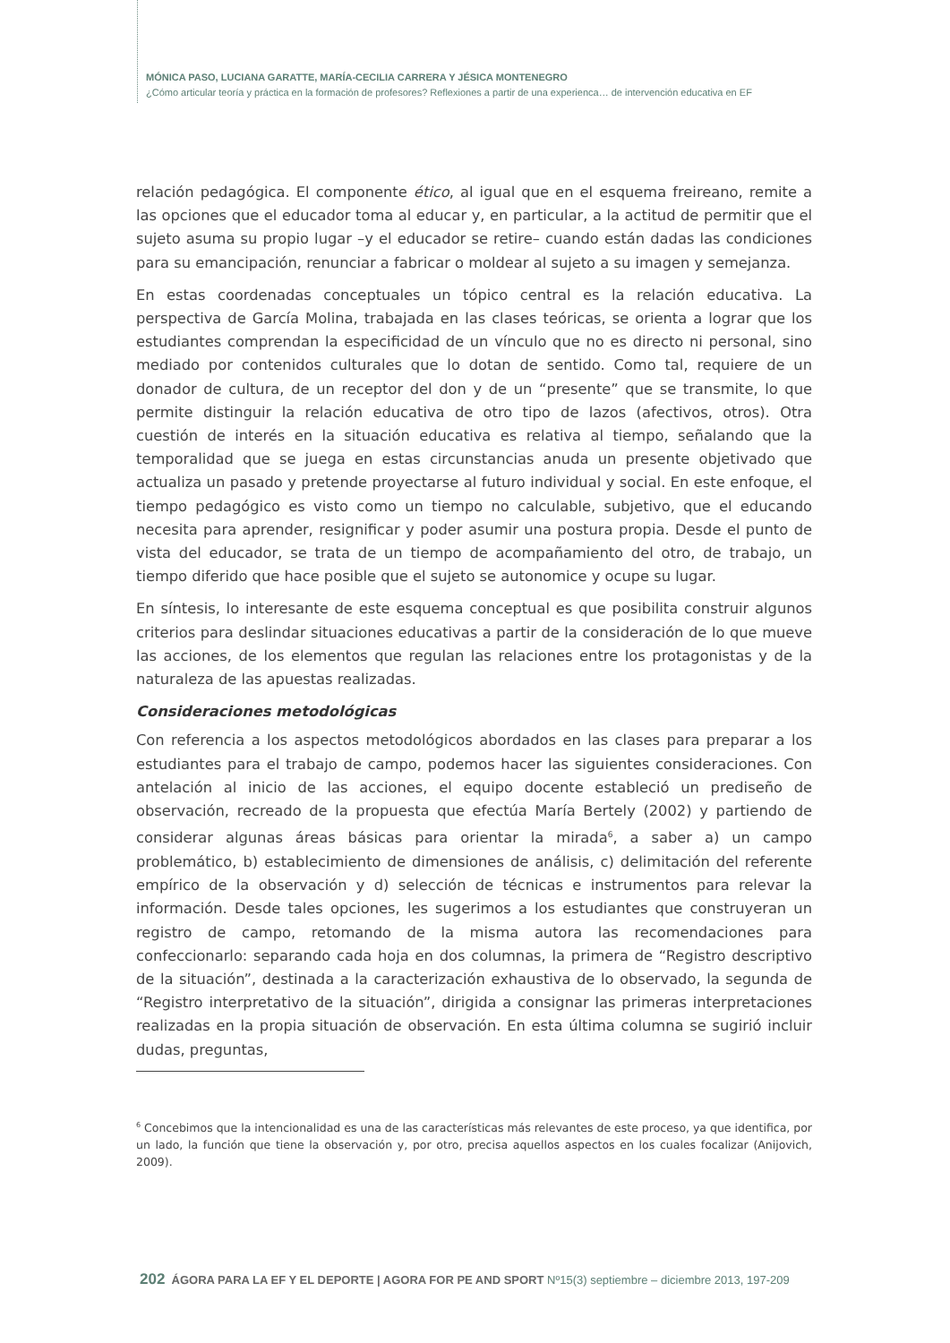MÓNICA PASO, LUCIANA GARATTE, MARÍA-CECILIA CARRERA Y JÉSICA MONTENEGRO
¿Cómo articular teoría y práctica en la formación de profesores? Reflexiones a partir de una experienca… de intervención educativa en EF
relación pedagógica. El componente ético, al igual que en el esquema freireano, remite a las opciones que el educador toma al educar y, en particular, a la actitud de permitir que el sujeto asuma su propio lugar –y el educador se retire– cuando están dadas las condiciones para su emancipación, renunciar a fabricar o moldear al sujeto a su imagen y semejanza.
En estas coordenadas conceptuales un tópico central es la relación educativa. La perspectiva de García Molina, trabajada en las clases teóricas, se orienta a lograr que los estudiantes comprendan la especificidad de un vínculo que no es directo ni personal, sino mediado por contenidos culturales que lo dotan de sentido. Como tal, requiere de un donador de cultura, de un receptor del don y de un “presente” que se transmite, lo que permite distinguir la relación educativa de otro tipo de lazos (afectivos, otros). Otra cuestión de interés en la situación educativa es relativa al tiempo, señalando que la temporalidad que se juega en estas circunstancias anuda un presente objetivado que actualiza un pasado y pretende proyectarse al futuro individual y social. En este enfoque, el tiempo pedagógico es visto como un tiempo no calculable, subjetivo, que el educando necesita para aprender, resignificar y poder asumir una postura propia. Desde el punto de vista del educador, se trata de un tiempo de acompañamiento del otro, de trabajo, un tiempo diferido que hace posible que el sujeto se autonomice y ocupe su lugar.
En síntesis, lo interesante de este esquema conceptual es que posibilita construir algunos criterios para deslindar situaciones educativas a partir de la consideración de lo que mueve las acciones, de los elementos que regulan las relaciones entre los protagonistas y de la naturaleza de las apuestas realizadas.
Consideraciones metodológicas
Con referencia a los aspectos metodológicos abordados en las clases para preparar a los estudiantes para el trabajo de campo, podemos hacer las siguientes consideraciones. Con antelación al inicio de las acciones, el equipo docente estableció un prediseño de observación, recreado de la propuesta que efectúa María Bertely (2002) y partiendo de considerar algunas áreas básicas para orientar la mirada<sup>6</sup>, a saber a) un campo problemático, b) establecimiento de dimensiones de análisis, c) delimitación del referente empírico de la observación y d) selección de técnicas e instrumentos para relevar la información. Desde tales opciones, les sugerimos a los estudiantes que construyeran un registro de campo, retomando de la misma autora las recomendaciones para confeccionarlo: separando cada hoja en dos columnas, la primera de “Registro descriptivo de la situación”, destinada a la caracterización exhaustiva de lo observado, la segunda de “Registro interpretativo de la situación”, dirigida a consignar las primeras interpretaciones realizadas en la propia situación de observación. En esta última columna se sugirió incluir dudas, preguntas,
<sup>6</sup> Concebimos que la intencionalidad es una de las características más relevantes de este proceso, ya que identifica, por un lado, la función que tiene la observación y, por otro, precisa aquellos aspectos en los cuales focalizar (Anijovich, 2009).
202 ÁGORA PARA LA EF Y EL DEPORTE | AGORA FOR PE AND SPORT Nº15(3) septiembre – diciembre 2013, 197-209